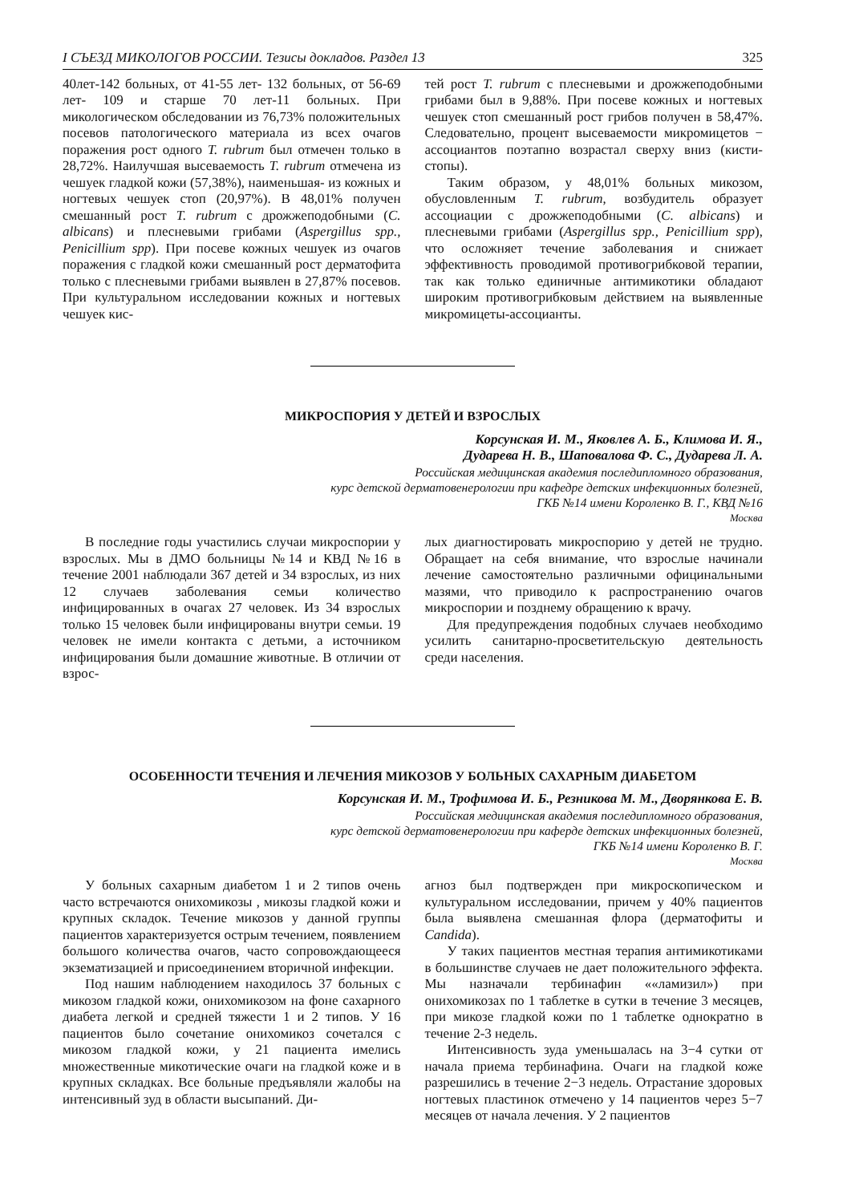I СЪЕЗД МИКОЛОГОВ РОССИИ. Тезисы докладов. Раздел 13 325
40лет-142 больных, от 41-55 лет- 132 больных, от 56-69 лет- 109 и старше 70 лет-11 больных. При микологическом обследовании из 76,73% положительных посевов патологического материала из всех очагов поражения рост одного T. rubrum был отмечен только в 28,72%. Наилучшая высеваемость T. rubrum отмечена из чешуек гладкой кожи (57,38%), наименьшая- из кожных и ногтевых чешуек стоп (20,97%). В 48,01% получен смешанный рост T. rubrum с дрожжеподобными (C. albicans) и плесневыми грибами (Aspergillus spp., Penicillium spp). При посеве кожных чешуек из очагов поражения с гладкой кожи смешанный рост дерматофита только с плесневыми грибами выявлен в 27,87% посевов. При культуральном исследовании кожных и ногтевых чешуек кис-
тей рост T. rubrum с плесневыми и дрожжеподобными грибами был в 9,88%. При посеве кожных и ногтевых чешуек стоп смешанный рост грибов получен в 58,47%. Следовательно, процент высеваемости микромицетов − ассоциантов поэтапно возрастал сверху вниз (кисти-стопы).
Таким образом, у 48,01% больных микозом, обусловленным T. rubrum, возбудитель образует ассоциации с дрожжеподобными (C. albicans) и плесневыми грибами (Aspergillus spp., Penicillium spp), что осложняет течение заболевания и снижает эффективность проводимой противогрибковой терапии, так как только единичные антимикотики обладают широким противогрибковым действием на выявленные микромицеты-ассоцианты.
МИКРОСПОРИЯ У ДЕТЕЙ И ВЗРОСЛЫХ
Корсунская И. М., Яковлев А. Б., Климова И. Я.,
Дударева Н. В., Шаповалова Ф. С., Дударева Л. А.
Российская медицинская академия последипломного образования,
курс детской дерматовенерологии при кафедре детских инфекционных болезней,
ГКБ №14 имени Короленко В. Г., КВД №16
Москва
В последние годы участились случаи микроспории у взрослых. Мы в ДМО больницы №14 и КВД №16 в течение 2001 наблюдали 367 детей и 34 взрослых, из них 12 случаев заболевания семьи количество инфицированных в очагах 27 человек. Из 34 взрослых только 15 человек были инфицированы внутри семьи. 19 человек не имели контакта с детьми, а источником инфицирования были домашние животные. В отличии от взрос-
лых диагностировать микроспорию у детей не трудно. Обращает на себя внимание, что взрослые начинали лечение самостоятельно различными официнальными мазями, что приводило к распространению очагов микроспории и позднему обращению к врачу.
Для предупреждения подобных случаев необходимо усилить санитарно-просветительскую деятельность среди населения.
ОСОБЕННОСТИ ТЕЧЕНИЯ И ЛЕЧЕНИЯ МИКОЗОВ У БОЛЬНЫХ САХАРНЫМ ДИАБЕТОМ
Корсунская И. М., Трофимова И. Б., Резникова М. М., Дворянкова Е. В.
Российская медицинская академия последипломного образования,
курс детской дерматовенерологии при каферде детских инфекционных болезней,
ГКБ №14 имени Короленко В. Г.
Москва
У больных сахарным диабетом 1 и 2 типов очень часто встречаются онихомикозы , микозы гладкой кожи и крупных складок. Течение микозов у данной группы пациентов характеризуется острым течением, появлением большого количества очагов, часто сопровождающееся экзематизацией и присоединением вторичной инфекции.
Под нашим наблюдением находилось 37 больных с микозом гладкой кожи, онихомикозом на фоне сахарного диабета легкой и средней тяжести 1 и 2 типов. У 16 пациентов было сочетание онихомикоз сочетался с микозом гладкой кожи, у 21 пациента имелись множественные микотические очаги на гладкой коже и в крупных складках. Все больные предъявляли жалобы на интенсивный зуд в области высыпаний. Ди-
агноз был подтвержден при микроскопическом и культуральном исследовании, причем у 40% пациентов была выявлена смешанная флора (дерматофиты и Candida).
У таких пациентов местная терапия антимикотиками в большинстве случаев не дает положительного эффекта. Мы назначали тербинафин ««ламизил») при онихомикозах по 1 таблетке в сутки в течение 3 месяцев, при микозе гладкой кожи по 1 таблетке однократно в течение 2-3 недель.
Интенсивность зуда уменьшалась на 3−4 сутки от начала приема тербинафина. Очаги на гладкой коже разрешились в течение 2−3 недель. Отрастание здоровых ногтевых пластинок отмечено у 14 пациентов через 5−7 месяцев от начала лечения. У 2 пациентов